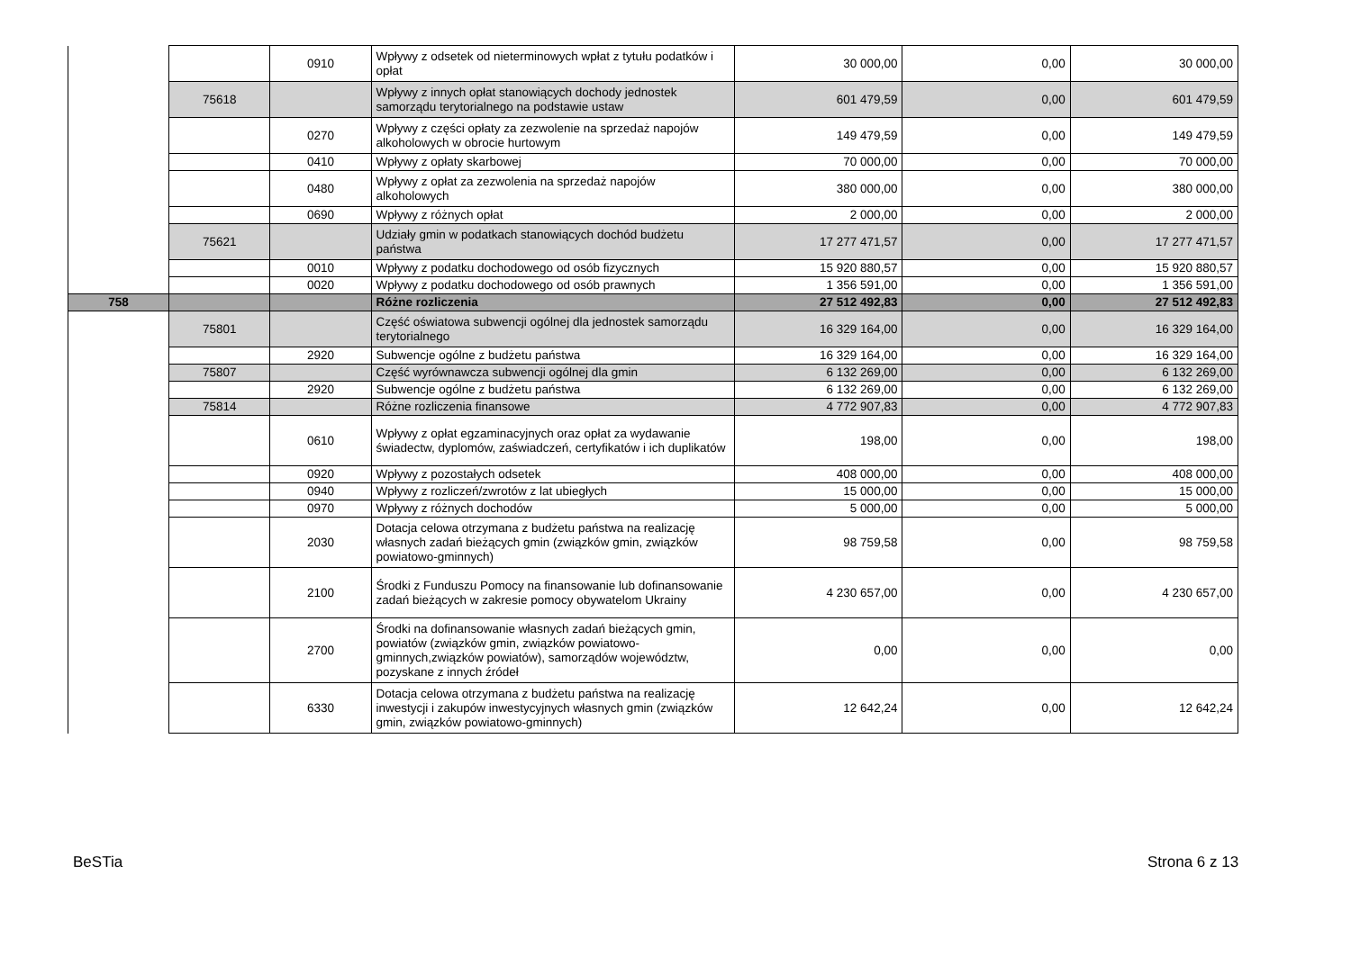| | | 0910 | Wpływy z odsetek od nieterminowych wpłat z tytułu podatków i opłat | 30 000,00 | 0,00 | 30 000,00 |
| | 75618 | | Wpływy z innych opłat stanowiących dochody jednostek samorządu terytorialnego na podstawie ustaw | 601 479,59 | 0,00 | 601 479,59 |
| | | 0270 | Wpływy z części opłaty za zezwolenie na sprzedaż napojów alkoholowych w obrocie hurtowym | 149 479,59 | 0,00 | 149 479,59 |
| | | 0410 | Wpływy z opłaty skarbowej | 70 000,00 | 0,00 | 70 000,00 |
| | | 0480 | Wpływy z opłat za zezwolenia na sprzedaż napojów alkoholowych | 380 000,00 | 0,00 | 380 000,00 |
| | | 0690 | Wpływy z różnych opłat | 2 000,00 | 0,00 | 2 000,00 |
| | 75621 | | Udziały gmin w podatkach stanowiących dochód budżetu państwa | 17 277 471,57 | 0,00 | 17 277 471,57 |
| | | 0010 | Wpływy z podatku dochodowego od osób fizycznych | 15 920 880,57 | 0,00 | 15 920 880,57 |
| | | 0020 | Wpływy z podatku dochodowego od osób prawnych | 1 356 591,00 | 0,00 | 1 356 591,00 |
| 758 | | | Różne rozliczenia | 27 512 492,83 | 0,00 | 27 512 492,83 |
| | 75801 | | Część oświatowa subwencji ogólnej dla jednostek samorządu terytorialnego | 16 329 164,00 | 0,00 | 16 329 164,00 |
| | | 2920 | Subwencje ogólne z budżetu państwa | 16 329 164,00 | 0,00 | 16 329 164,00 |
| | 75807 | | Część wyrównawcza subwencji ogólnej dla gmin | 6 132 269,00 | 0,00 | 6 132 269,00 |
| | | 2920 | Subwencje ogólne z budżetu państwa | 6 132 269,00 | 0,00 | 6 132 269,00 |
| | 75814 | | Różne rozliczenia finansowe | 4 772 907,83 | 0,00 | 4 772 907,83 |
| | | 0610 | Wpływy z opłat egzaminacyjnych oraz opłat za wydawanie świadectw, dyplomów, zaświadczeń, certyfikatów i ich duplikatów | 198,00 | 0,00 | 198,00 |
| | | 0920 | Wpływy z pozostałych odsetek | 408 000,00 | 0,00 | 408 000,00 |
| | | 0940 | Wpływy z rozliczeń/zwrotów z lat ubiegłych | 15 000,00 | 0,00 | 15 000,00 |
| | | 0970 | Wpływy z różnych dochodów | 5 000,00 | 0,00 | 5 000,00 |
| | | 2030 | Dotacja celowa otrzymana z budżetu państwa na realizację własnych zadań bieżących gmin (związków gmin, związków powiatowo-gminnych) | 98 759,58 | 0,00 | 98 759,58 |
| | | 2100 | Środki z Funduszu Pomocy na finansowanie lub dofinansowanie zadań bieżących w zakresie pomocy obywatelom Ukrainy | 4 230 657,00 | 0,00 | 4 230 657,00 |
| | | 2700 | Środki na dofinansowanie własnych zadań bieżących gmin, powiatów (związków gmin, związków powiatowo-gminnych,związków powiatów), samorządów województw, pozyskane z innych źródeł | 0,00 | 0,00 | 0,00 |
| | | 6330 | Dotacja celowa otrzymana z budżetu państwa na realizację inwestycji i zakupów inwestycyjnych własnych gmin (związków gmin, związków powiatowo-gminnych) | 12 642,24 | 0,00 | 12 642,24 |
BeSTia Strona 6 z 13